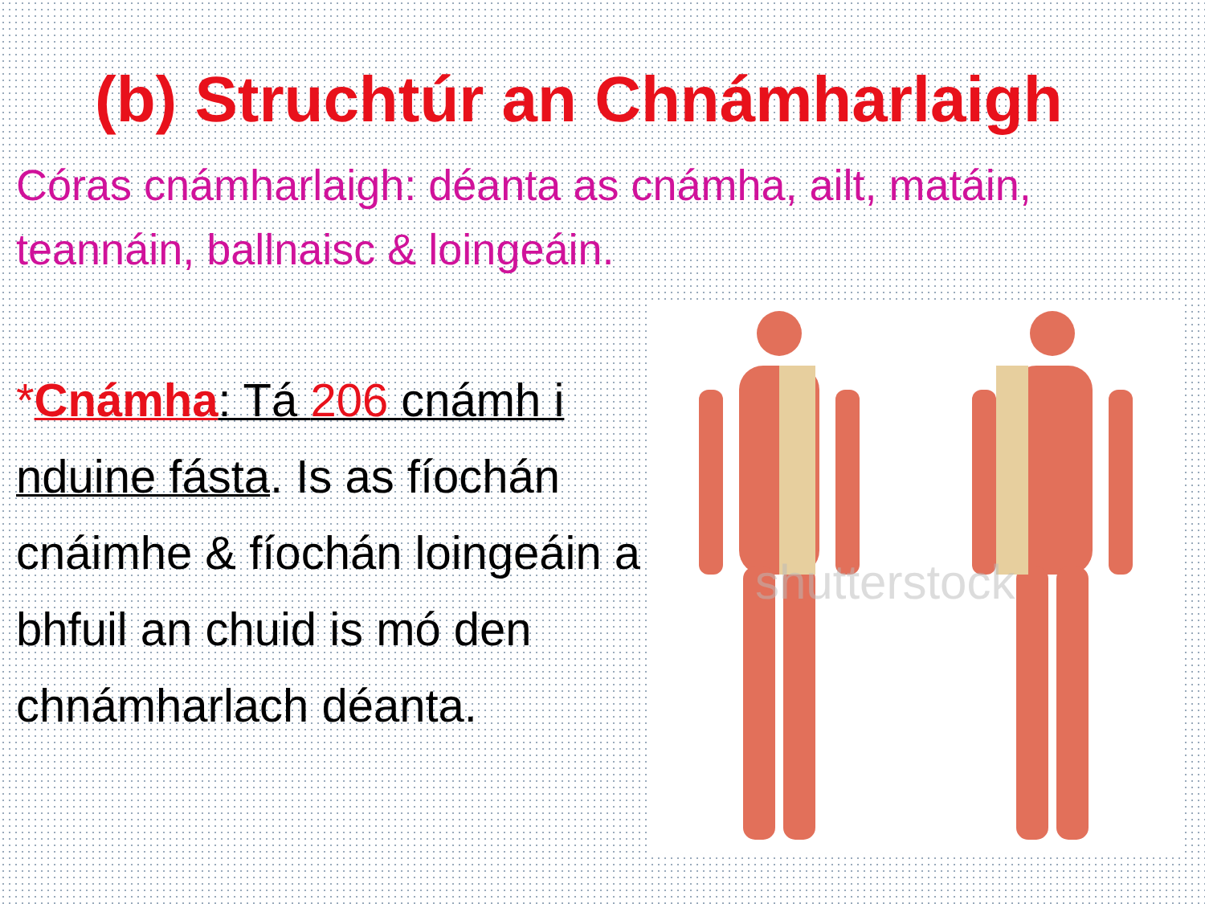(b) Struchtúr an Chnámharlaigh
Córas cnámharlaigh: déanta as cnámha, ailt, matáin, teannáin, ballnaisc & loingeáin.
*Cnámha: Tá 206 cnámh i nduine fásta. Is as fíochán cnáimhe & fíochán loingeáin a bhfuil an chuid is mó den chnámharlach déanta.
shutterstock